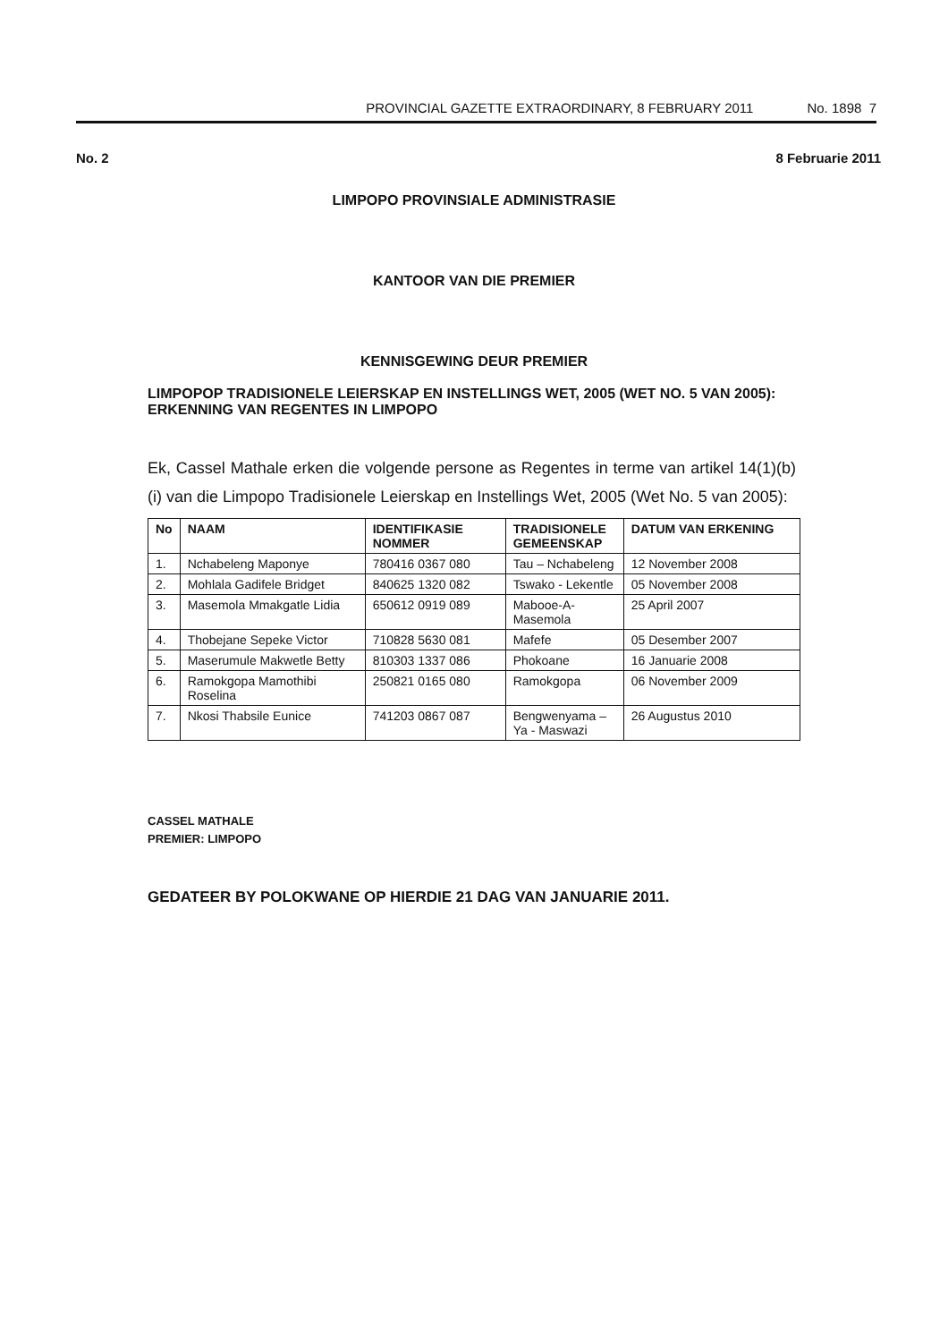PROVINCIAL GAZETTE EXTRAORDINARY, 8 FEBRUARY 2011 No. 1898 7
No. 2 8 Februarie 2011
LIMPOPO PROVINSIALE ADMINISTRASIE
KANTOOR VAN DIE PREMIER
KENNISGEWING DEUR PREMIER
LIMPOPOP TRADISIONELE LEIERSKAP EN INSTELLINGS WET, 2005 (WET NO. 5 VAN 2005): ERKENNING VAN REGENTES IN LIMPOPO
Ek, Cassel Mathale erken die volgende persone as Regentes in terme van artikel 14(1)(b)(i) van die Limpopo Tradisionele Leierskap en Instellings Wet, 2005 (Wet No. 5 van 2005):
| No | NAAM | IDENTIFIKASIE NOMMER | TRADISIONELE GEMEENSKAP | DATUM VAN ERKENING |
| --- | --- | --- | --- | --- |
| 1. | Nchabeleng Maponye | 780416 0367 080 | Tau – Nchabeleng | 12 November 2008 |
| 2. | Mohlala Gadifele Bridget | 840625 1320 082 | Tswako - Lekentle | 05 November 2008 |
| 3. | Masemola Mmakgatle Lidia | 650612 0919 089 | Mabooe-A-Masemola | 25 April 2007 |
| 4. | Thobejane Sepeke Victor | 710828 5630 081 | Mafefe | 05 Desember 2007 |
| 5. | Maserumule Makwetle Betty | 810303 1337 086 | Phokoane | 16 Januarie 2008 |
| 6. | Ramokgopa Mamothibi Roselina | 250821 0165 080 | Ramokgopa | 06 November 2009 |
| 7. | Nkosi Thabsile Eunice | 741203 0867 087 | Bengwenyama – Ya - Maswazi | 26 Augustus 2010 |
CASSEL MATHALE
PREMIER: LIMPOPO
GEDATEER BY POLOKWANE OP HIERDIE 21 DAG VAN JANUARIE 2011.